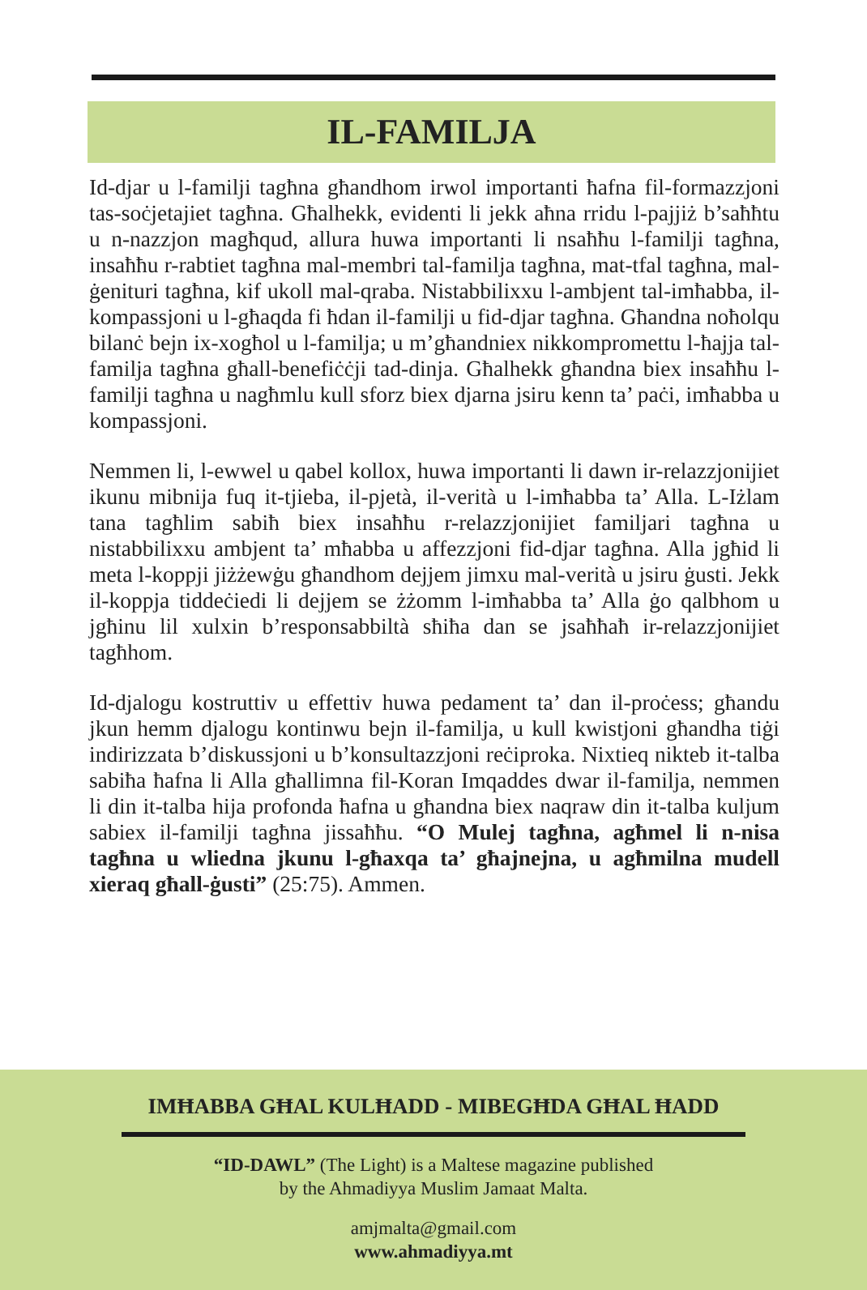IL-FAMILJA
Id-djar u l-familji tagħna għandhom irwol importanti ħafna fil-formazzjoni tas-soċjetajiet tagħna. Għalhekk, evidenti li jekk aħna rridu l-pajjiż b’saħħtu u n-nazzjon magħqud, allura huwa importanti li nsaħħu l-familji tagħna, insaħħu r-rabtiet tagħna mal-membri tal-familja tagħna, mat-tfal tagħna, mal-ġenituri tagħna, kif ukoll mal-qraba. Nistabbilixxu l-ambjent tal-imħabba, il-kompassjoni u l-għaqda fi ħdan il-familji u fid-djar tagħna. Għandna noħolqu bilanċ bejn ix-xogħol u l-familja; u m’għandniex nikkompromettu l-ħajja tal-familja tagħna għall-benefiċċji tad-dinja. Għalhekk għandna biex insaħħu l-familji tagħna u nagħmlu kull sforz biex djarna jsiru kenn ta’ paċi, imħabba u kompassjoni.
Nemmen li, l-ewwel u qabel kollox, huwa importanti li dawn ir-relazzjonijiet ikunu mibnija fuq it-tjieba, il-pjetà, il-verità u l-imħabba ta’ Alla. L-Iżlam tana tagħlim sabiħ biex insaħħu r-relazzjonijiet familjari tagħna u nistabbilixxu ambjent ta’ mħabba u affezzjoni fid-djar tagħna. Alla jgħid li meta l-koppji jiżżewġu għandhom dejjem jimxu mal-verità u jsiru ġusti. Jekk il-koppja tiddeċiedi li dejjem se żżomm l-imħabba ta’ Alla ġo qalbhom u jgħinu lil xulxin b’responsabbiltà sħiħa dan se jsaħħaħ ir-relazzjonijiet tagħhom.
Id-djalogu kostruttiv u effettiv huwa pedament ta’ dan il-proċess; għandu jkun hemm djalogu kontinwu bejn il-familja, u kull kwistjoni għandha tiġi indirizzata b’diskussjoni u b’konsultazzjoni reċiproka. Nixtieq nikteb it-talba sabiħa ħafna li Alla għallimna fil-Koran Imqaddes dwar il-familja, nemmen li din it-talba hija profonda ħafna u għandna biex naqraw din it-talba kuljum sabiex il-familji tagħna jissaħħu. “O Mulej tagħna, agħmel li n-nisa tagħna u wliedna jkunu l-għaxqa ta’ għajnejna, u agħmilna mudell xieraq għall-ġusti” (25:75). Ammen.
IMĦABBA GĦAL KULĦADD - MIBEGĦDA GĦAL ĦADD
“ID-DAWL” (The Light) is a Maltese magazine published
by the Ahmadiyya Muslim Jamaat Malta.
amjmalta@gmail.com
www.ahmadiyya.mt